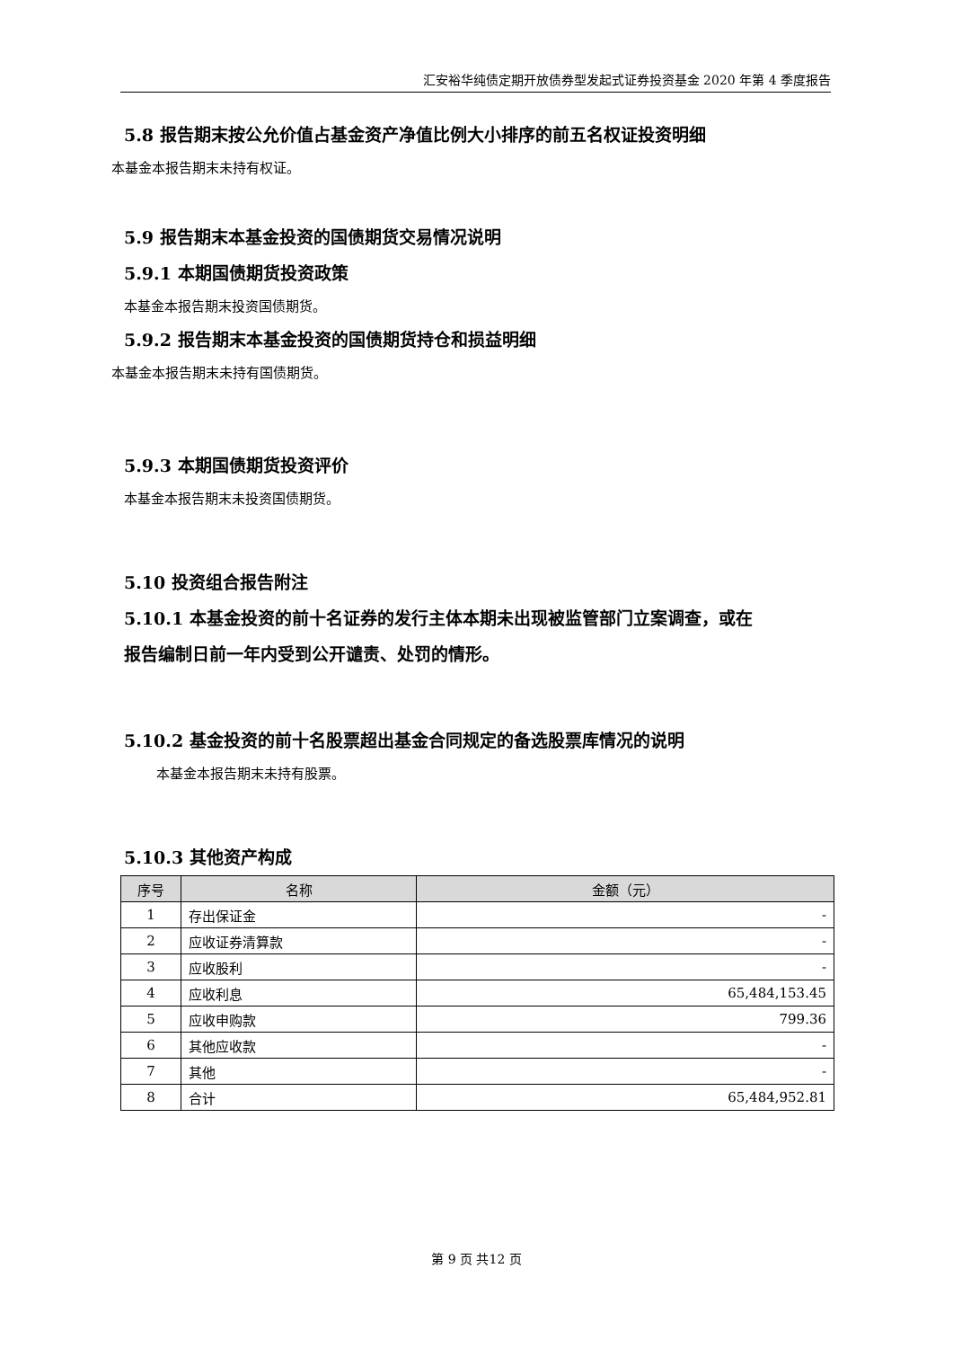汇安裕华纯债定期开放债券型发起式证券投资基金 2020 年第 4 季度报告
5.8 报告期末按公允价值占基金资产净值比例大小排序的前五名权证投资明细
本基金本报告期末未持有权证。
5.9 报告期末本基金投资的国债期货交易情况说明
5.9.1 本期国债期货投资政策
本基金本报告期末投资国债期货。
5.9.2 报告期末本基金投资的国债期货持仓和损益明细
本基金本报告期末未持有国债期货。
5.9.3 本期国债期货投资评价
本基金本报告期末未投资国债期货。
5.10 投资组合报告附注
5.10.1 本基金投资的前十名证券的发行主体本期未出现被监管部门立案调查，或在
报告编制日前一年内受到公开谴责、处罚的情形。
5.10.2 基金投资的前十名股票超出基金合同规定的备选股票库情况的说明
本基金本报告期末未持有股票。
5.10.3 其他资产构成
| 序号 | 名称 | 金额（元） |
| --- | --- | --- |
| 1 | 存出保证金 | - |
| 2 | 应收证券清算款 | - |
| 3 | 应收股利 | - |
| 4 | 应收利息 | 65,484,153.45 |
| 5 | 应收申购款 | 799.36 |
| 6 | 其他应收款 | - |
| 7 | 其他 | - |
| 8 | 合计 | 65,484,952.81 |
第 9 页 共12 页